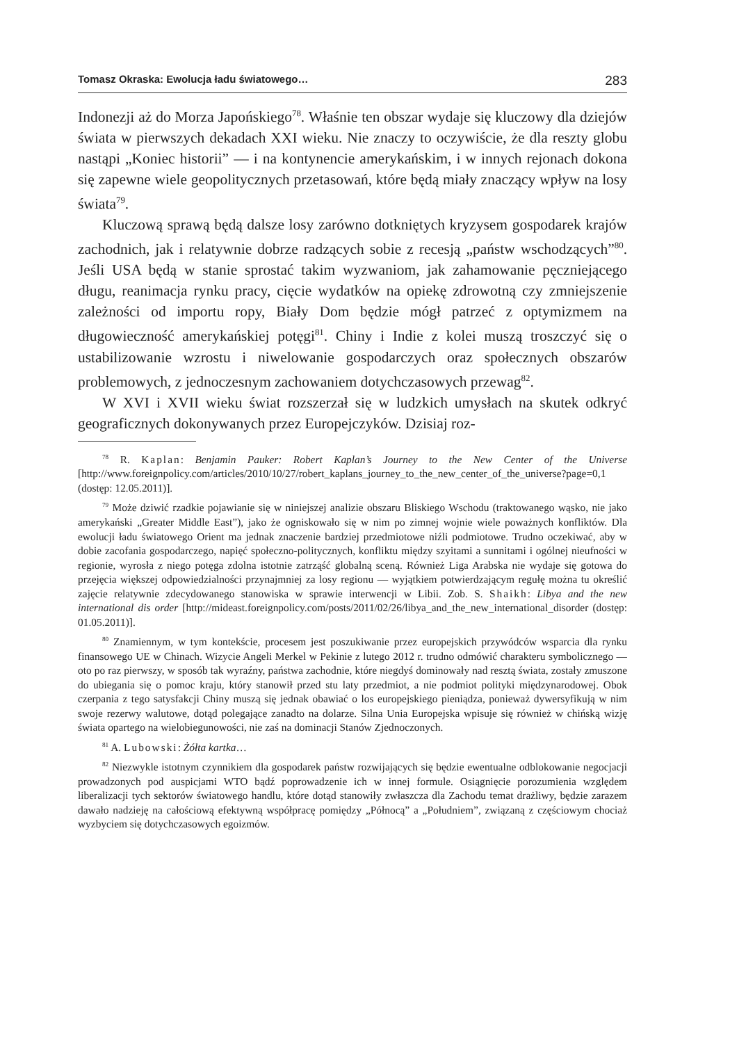Tomasz Okraska: Ewolucja ładu światowego… 283
Indonezji aż do Morza Japońskiego<sup>78</sup>. Właśnie ten obszar wydaje się kluczowy dla dziejów świata w pierwszych dekadach XXI wieku. Nie znaczy to oczywiście, że dla reszty globu nastąpi „Koniec historii” — i na kontynencie amerykańskim, i w innych rejonach dokona się zapewne wiele geopolitycznych przetasowań, które będą miały znaczący wpływ na losy świata<sup>79</sup>.
Kluczową sprawą będą dalsze losy zarówno dotkniętych kryzysem gospodarek krajów zachodnich, jak i relatywnie dobrze radzących sobie z recesją „państw wschodzących”<sup>80</sup>. Jeśli USA będą w stanie sprostać takim wyzwaniom, jak zahamowanie pęczniejącego długu, reanimacja rynku pracy, cięcie wydatków na opiekę zdrowotną czy zmniejszenie zależności od importu ropy, Biały Dom będzie mógł patrzeć z optymizmem na długowieczność amerykańskiej potęgi<sup>81</sup>. Chiny i Indie z kolei muszą troszczyć się o ustabilizowanie wzrostu i niwelowanie gospodarczych oraz społecznych obszarów problemowych, z jednoczesnym zachowaniem dotychczasowych przewag<sup>82</sup>.
W XVI i XVII wieku świat rozszerzał się w ludzkich umysłach na skutek odkryć geograficznych dokonywanych przez Europejczyków. Dzisiaj roz-
<sup>78</sup> R. Kaplan: Benjamin Pauker: Robert Kaplan’s Journey to the New Center of the Universe [http://www.foreignpolicy.com/articles/2010/10/27/robert_kaplans_journey_to_the_new_center_of_the_universe?page=0,1 (dostęp: 12.05.2011)].
<sup>79</sup> Może dziwić rzadkie pojawianie się w niniejszej analizie obszaru Bliskiego Wschodu (traktowanego wąsko, nie jako amerykański „Greater Middle East”), jako że ogniskowało się w nim po zimnej wojnie wiele poważnych konfliktów. Dla ewolucji ładu światowego Orient ma jednak znaczenie bardziej przedmiotowe niźli podmiotowe. Trudno oczekiwać, aby w dobie zacofania gospodarczego, napięć społeczno-politycznych, konfliktu między szyitami a sunnitami i ogólnej nieufności w regionie, wyrosła z niego potęga zdolna istotnie zatrząść globalną sceną. Również Liga Arabska nie wydaje się gotowa do przejęcia większej odpowiedzialności przynajmniej za losy regionu — wyjątkiem potwierdzającym regułę można tu określić zajęcie relatywnie zdecydowanego stanowiska w sprawie interwencji w Libii. Zob. S. Shaikh: Libya and the new international dis order [http://mideast.foreignpolicy.com/posts/2011/02/26/libya_and_the_new_international_disorder (dostęp: 01.05.2011)].
<sup>80</sup> Znamiennym, w tym kontekście, procesem jest poszukiwanie przez europejskich przywódców wsparcia dla rynku finansowego UE w Chinach. Wizycie Angeli Merkel w Pekinie z lutego 2012 r. trudno odmówić charakteru symbolicznego — oto po raz pierwszy, w sposób tak wyraźny, państwa zachodnie, które niegdyś dominowały nad resztą świata, zostały zmuszone do ubiegania się o pomoc kraju, który stanowił przed stu laty przedmiot, a nie podmiot polityki międzynarodowej. Obok czerpania z tego satysfakcji Chiny muszą się jednak obawiać o los europejskiego pieniądza, ponieważ dywersyfikują w nim swoje rezerwy walutowe, dotąd polegające zanadto na dolarze. Silna Unia Europejska wpisuje się również w chińską wizję świata opartego na wielobiegunowości, nie zaś na dominacji Stanów Zjednoczonych.
<sup>81</sup> A. Lubowski: Żółta kartka…
<sup>82</sup> Niezwykle istotnym czynnikiem dla gospodarek państw rozwijających się będzie ewentualne odblokowanie negocjacji prowadzonych pod auspicjami WTO bądź poprowadzenie ich w innej formule. Osiągnięcie porozumienia względem liberalizacji tych sektorów światowego handlu, które dotąd stanowiły zwłaszcza dla Zachodu temat drażliwy, będzie zarazem dawało nadzieję na całościową efektywną współpracę pomiędzy „Północą” a „Południem”, związaną z częściowym chociaż wyzbyciem się dotychczasowych egoizmów.